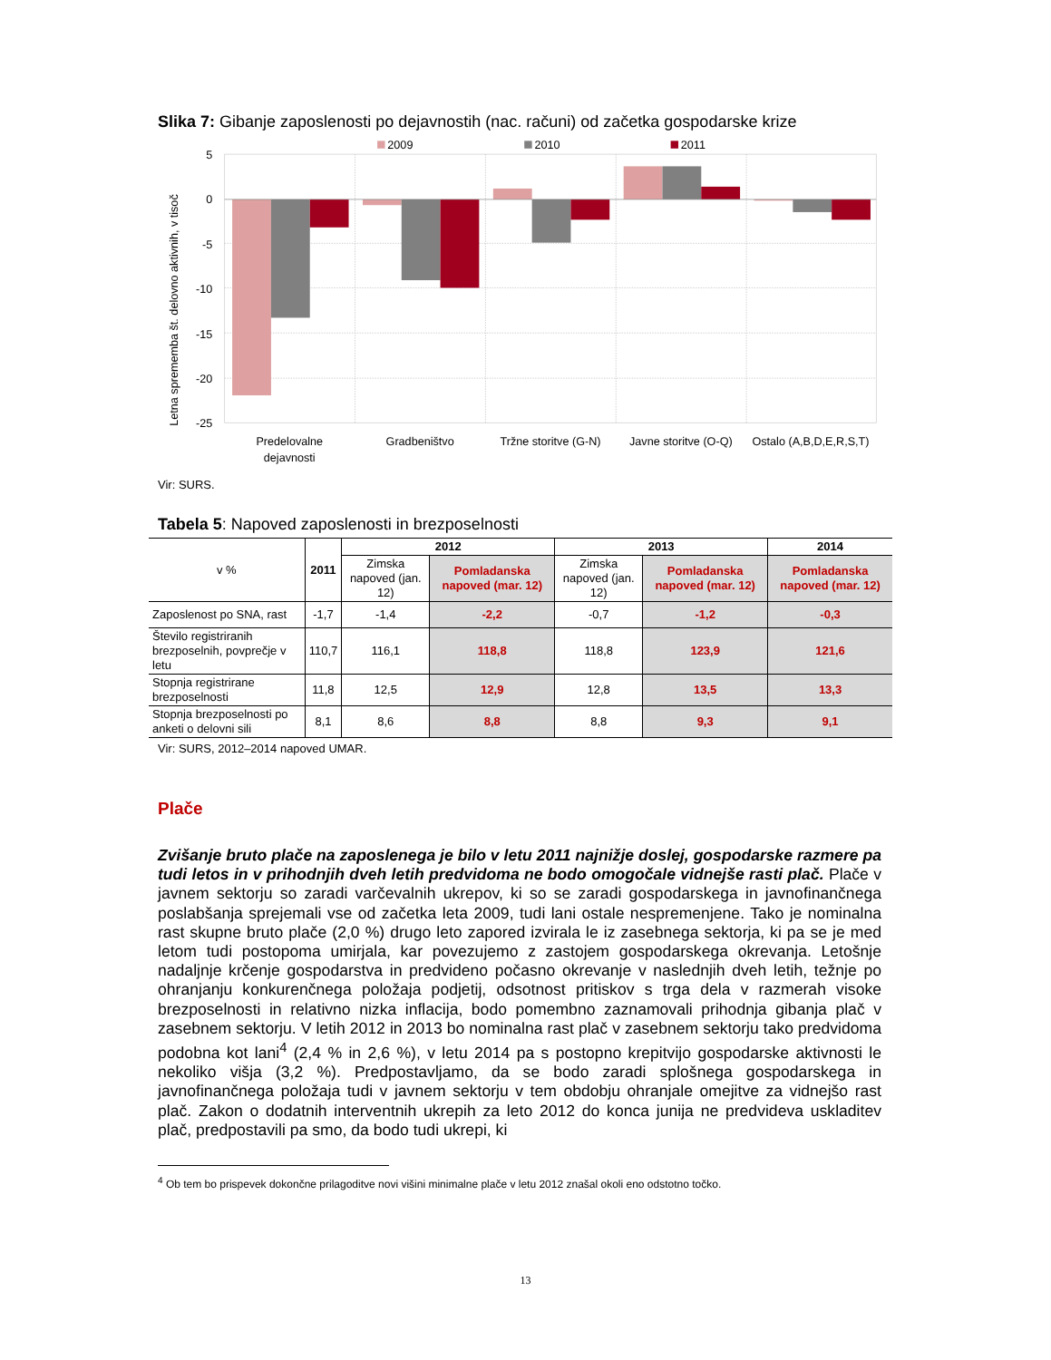Slika 7: Gibanje zaposlenosti po dejavnostih (nac. računi) od začetka gospodarske krize
2009
2010
2011
5
0
-5
-10
-15
-20
-25
Letna sprememba št. delovno aktivnih, v tisoč
Predelovalne
dejavnosti
Gradbeništvo
Tržne storitve (G-N)
Javne storitve (O-Q)
Ostalo (A,B,D,E,R,S,T)
Vir: SURS.
Tabela 5: Napoved zaposlenosti in brezposelnosti
| v % | 2011 | 2012 | | 2013 | | 2014 |
| --- | --- | --- | --- | --- | --- | --- |
| | | Zimska napoved (jan. 12) | Pomladanska napoved (mar. 12) | Zimska napoved (jan. 12) | Pomladanska napoved (mar. 12) | Pomladanska napoved (mar. 12) |
| Zaposlenost po SNA, rast | -1,7 | -1,4 | -2,2 | -0,7 | -1,2 | -0,3 |
| Število registriranih brezposelnih, povprečje v letu | 110,7 | 116,1 | 118,8 | 118,8 | 123,9 | 121,6 |
| Stopnja registrirane brezposelnosti | 11,8 | 12,5 | 12,9 | 12,8 | 13,5 | 13,3 |
| Stopnja brezposelnosti po anketi o delovni sili | 8,1 | 8,6 | 8,8 | 8,8 | 9,3 | 9,1 |
Vir: SURS, 2012–2014 napoved UMAR.
Plače
Zvišanje bruto plače na zaposlenega je bilo v letu 2011 najnižje doslej, gospodarske razmere pa tudi letos in v prihodnjih dveh letih predvidoma ne bodo omogočale vidnejše rasti plač. Plače v javnem sektorju so zaradi varčevalnih ukrepov, ki so se zaradi gospodarskega in javnofinančnega poslabšanja sprejemali vse od začetka leta 2009, tudi lani ostale nespremenjene. Tako je nominalna rast skupne bruto plače (2,0 %) drugo leto zapored izvirala le iz zasebnega sektorja, ki pa se je med letom tudi postopoma umirjala, kar povezujemo z zastojem gospodarskega okrevanja. Letošnje nadaljnje krčenje gospodarstva in predvideno počasno okrevanje v naslednjih dveh letih, težnje po ohranjanju konkurenčnega položaja podjetij, odsotnost pritiskov s trga dela v razmerah visoke brezposelnosti in relativno nizka inflacija, bodo pomembno zaznamovali prihodnja gibanja plač v zasebnem sektorju. V letih 2012 in 2013 bo nominalna rast plač v zasebnem sektorju tako predvidoma podobna kot lani<sup>4</sup> (2,4 % in 2,6 %), v letu 2014 pa s postopno krepitvijo gospodarske aktivnosti le nekoliko višja (3,2 %). Predpostavljamo, da se bodo zaradi splošnega gospodarskega in javnofinančnega položaja tudi v javnem sektorju v tem obdobju ohranjale omejitve za vidnejšo rast plač. Zakon o dodatnih interventnih ukrepih za leto 2012 do konca junija ne predvideva uskladitev plač, predpostavili pa smo, da bodo tudi ukrepi, ki
<sup>4</sup> Ob tem bo prispevek dokončne prilagoditve novi višini minimalne plače v letu 2012 znašal okoli eno odstotno točko.
13